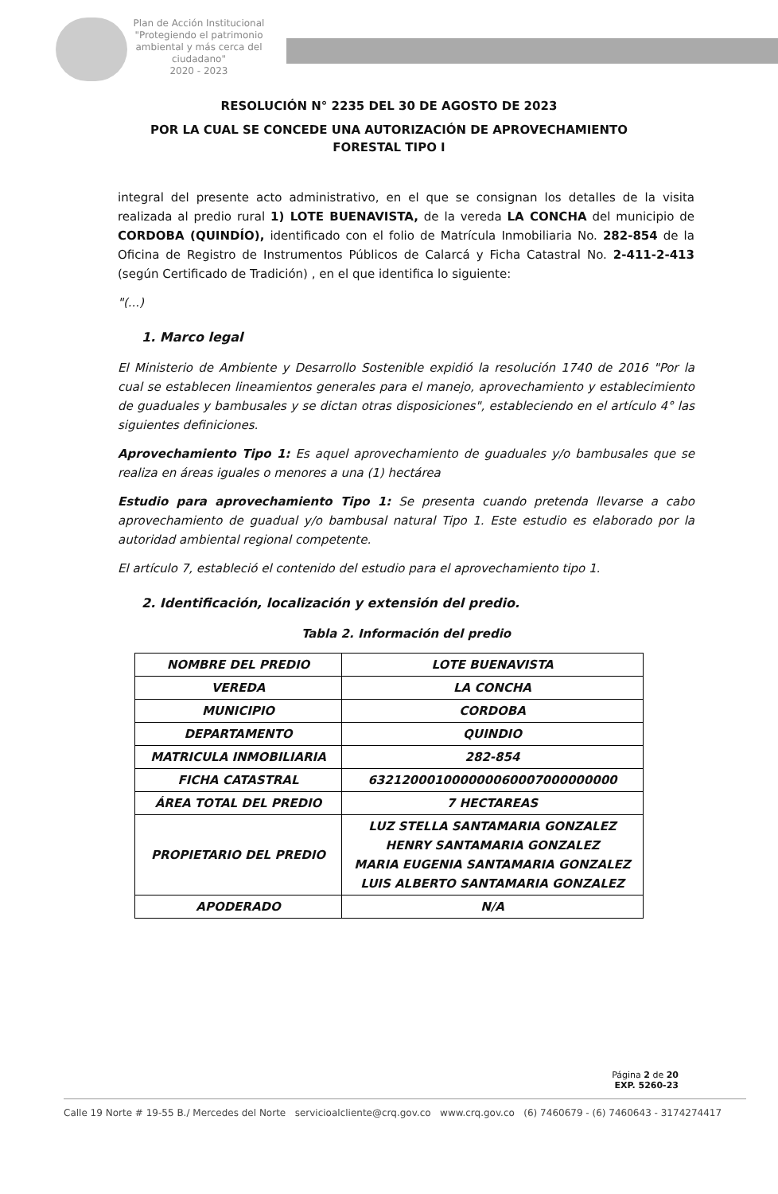Plan de Acción Institucional
"Protegiendo el patrimonio ambiental y más cerca del ciudadano"
2020 - 2023
RESOLUCIÓN N° 2235 DEL 30 DE AGOSTO DE 2023
POR LA CUAL SE CONCEDE UNA AUTORIZACIÓN DE APROVECHAMIENTO
FORESTAL TIPO I
integral del presente acto administrativo, en el que se consignan los detalles de la visita realizada al predio rural 1) LOTE BUENAVISTA, de la vereda LA CONCHA del municipio de CORDOBA (QUINDÍO), identificado con el folio de Matrícula Inmobiliaria No. 282-854 de la Oficina de Registro de Instrumentos Públicos de Calarcá y Ficha Catastral No. 2-411-2-413 (según Certificado de Tradición) , en el que identifica lo siguiente:
"(...)
1. Marco legal
El Ministerio de Ambiente y Desarrollo Sostenible expidió la resolución 1740 de 2016 "Por la cual se establecen lineamientos generales para el manejo, aprovechamiento y establecimiento de guaduales y bambusales y se dictan otras disposiciones", estableciendo en el artículo 4° las siguientes definiciones.
Aprovechamiento Tipo 1: Es aquel aprovechamiento de guaduales y/o bambusales que se realiza en áreas iguales o menores a una (1) hectárea
Estudio para aprovechamiento Tipo 1: Se presenta cuando pretenda llevarse a cabo aprovechamiento de guadual y/o bambusal natural Tipo 1. Este estudio es elaborado por la autoridad ambiental regional competente.
El artículo 7, estableció el contenido del estudio para el aprovechamiento tipo 1.
2. Identificación, localización y extensión del predio.
Tabla 2. Información del predio
| NOMBRE DEL PREDIO | LOTE BUENAVISTA |
| VEREDA | LA CONCHA |
| MUNICIPIO | CORDOBA |
| DEPARTAMENTO | QUINDIO |
| MATRICULA INMOBILIARIA | 282-854 |
| FICHA CATASTRAL | 632120001000000060007000000000 |
| ÁREA TOTAL DEL PREDIO | 7 HECTAREAS |
| PROPIETARIO DEL PREDIO | LUZ STELLA SANTAMARIA GONZALEZ HENRY SANTAMARIA GONZALEZ MARIA EUGENIA SANTAMARIA GONZALEZ LUIS ALBERTO SANTAMARIA GONZALEZ |
| APODERADO | N/A |
Página 2 de 20
EXP. 5260-23
Calle 19 Norte # 19-55 B./ Mercedes del Norte servicioalcliente@crq.gov.co www.crq.gov.co (6) 7460679 - (6) 7460643 - 3174274417